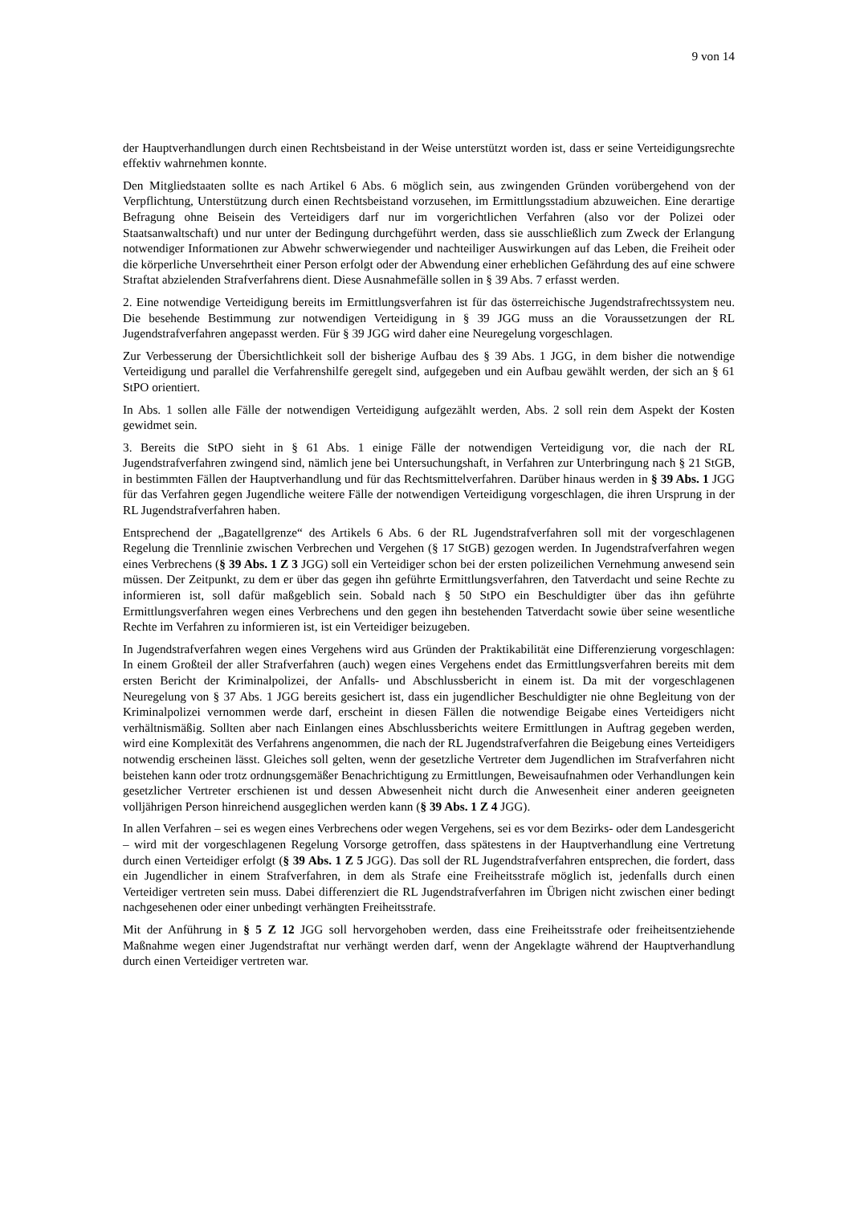9 von 14
der Hauptverhandlungen durch einen Rechtsbeistand in der Weise unterstützt worden ist, dass er seine Verteidigungsrechte effektiv wahrnehmen konnte.
Den Mitgliedstaaten sollte es nach Artikel 6 Abs. 6 möglich sein, aus zwingenden Gründen vorübergehend von der Verpflichtung, Unterstützung durch einen Rechtsbeistand vorzusehen, im Ermittlungsstadium abzuweichen. Eine derartige Befragung ohne Beisein des Verteidigers darf nur im vorgerichtlichen Verfahren (also vor der Polizei oder Staatsanwaltschaft) und nur unter der Bedingung durchgeführt werden, dass sie ausschließlich zum Zweck der Erlangung notwendiger Informationen zur Abwehr schwerwiegender und nachteiliger Auswirkungen auf das Leben, die Freiheit oder die körperliche Unversehrtheit einer Person erfolgt oder der Abwendung einer erheblichen Gefährdung des auf eine schwere Straftat abzielenden Strafverfahrens dient. Diese Ausnahmefälle sollen in § 39 Abs. 7 erfasst werden.
2. Eine notwendige Verteidigung bereits im Ermittlungsverfahren ist für das österreichische Jugendstrafrechtssystem neu. Die besehende Bestimmung zur notwendigen Verteidigung in § 39 JGG muss an die Voraussetzungen der RL Jugendstrafverfahren angepasst werden. Für § 39 JGG wird daher eine Neuregelung vorgeschlagen.
Zur Verbesserung der Übersichtlichkeit soll der bisherige Aufbau des § 39 Abs. 1 JGG, in dem bisher die notwendige Verteidigung und parallel die Verfahrenshilfe geregelt sind, aufgegeben und ein Aufbau gewählt werden, der sich an § 61 StPO orientiert.
In Abs. 1 sollen alle Fälle der notwendigen Verteidigung aufgezählt werden, Abs. 2 soll rein dem Aspekt der Kosten gewidmet sein.
3. Bereits die StPO sieht in § 61 Abs. 1 einige Fälle der notwendigen Verteidigung vor, die nach der RL Jugendstrafverfahren zwingend sind, nämlich jene bei Untersuchungshaft, in Verfahren zur Unterbringung nach § 21 StGB, in bestimmten Fällen der Hauptverhandlung und für das Rechtsmittelverfahren. Darüber hinaus werden in § 39 Abs. 1 JGG für das Verfahren gegen Jugendliche weitere Fälle der notwendigen Verteidigung vorgeschlagen, die ihren Ursprung in der RL Jugendstrafverfahren haben.
Entsprechend der „Bagatellgrenze“ des Artikels 6 Abs. 6 der RL Jugendstrafverfahren soll mit der vorgeschlagenen Regelung die Trennlinie zwischen Verbrechen und Vergehen (§ 17 StGB) gezogen werden. In Jugendstrafverfahren wegen eines Verbrechens (§ 39 Abs. 1 Z 3 JGG) soll ein Verteidiger schon bei der ersten polizeilichen Vernehmung anwesend sein müssen. Der Zeitpunkt, zu dem er über das gegen ihn geführte Ermittlungsverfahren, den Tatverdacht und seine Rechte zu informieren ist, soll dafür maßgeblich sein. Sobald nach § 50 StPO ein Beschuldigter über das ihn geführte Ermittlungsverfahren wegen eines Verbrechens und den gegen ihn bestehenden Tatverdacht sowie über seine wesentliche Rechte im Verfahren zu informieren ist, ist ein Verteidiger beizugeben.
In Jugendstrafverfahren wegen eines Vergehens wird aus Gründen der Praktikabilität eine Differenzierung vorgeschlagen: In einem Großteil der aller Strafverfahren (auch) wegen eines Vergehens endet das Ermittlungsverfahren bereits mit dem ersten Bericht der Kriminalpolizei, der Anfalls- und Abschlussbericht in einem ist. Da mit der vorgeschlagenen Neuregelung von § 37 Abs. 1 JGG bereits gesichert ist, dass ein jugendlicher Beschuldigter nie ohne Begleitung von der Kriminalpolizei vernommen werde darf, erscheint in diesen Fällen die notwendige Beigabe eines Verteidigers nicht verhältnismäßig. Sollten aber nach Einlangen eines Abschlussberichts weitere Ermittlungen in Auftrag gegeben werden, wird eine Komplexität des Verfahrens angenommen, die nach der RL Jugendstrafverfahren die Beigebung eines Verteidigers notwendig erscheinen lässt. Gleiches soll gelten, wenn der gesetzliche Vertreter dem Jugendlichen im Strafverfahren nicht beistehen kann oder trotz ordnungsgemäßer Benachrichtigung zu Ermittlungen, Beweisaufnahmen oder Verhandlungen kein gesetzlicher Vertreter erschienen ist und dessen Abwesenheit nicht durch die Anwesenheit einer anderen geeigneten volljährigen Person hinreichend ausgeglichen werden kann (§ 39 Abs. 1 Z 4 JGG).
In allen Verfahren – sei es wegen eines Verbrechens oder wegen Vergehens, sei es vor dem Bezirks- oder dem Landesgericht – wird mit der vorgeschlagenen Regelung Vorsorge getroffen, dass spätestens in der Hauptverhandlung eine Vertretung durch einen Verteidiger erfolgt (§ 39 Abs. 1 Z 5 JGG). Das soll der RL Jugendstrafverfahren entsprechen, die fordert, dass ein Jugendlicher in einem Strafverfahren, in dem als Strafe eine Freiheitsstrafe möglich ist, jedenfalls durch einen Verteidiger vertreten sein muss. Dabei differenziert die RL Jugendstrafverfahren im Übrigen nicht zwischen einer bedingt nachgesehenen oder einer unbedingt verhängten Freiheitsstrafe.
Mit der Anführung in § 5 Z 12 JGG soll hervorgehoben werden, dass eine Freiheitsstrafe oder freiheitsentziehende Maßnahme wegen einer Jugendstraftat nur verhängt werden darf, wenn der Angeklagte während der Hauptverhandlung durch einen Verteidiger vertreten war.